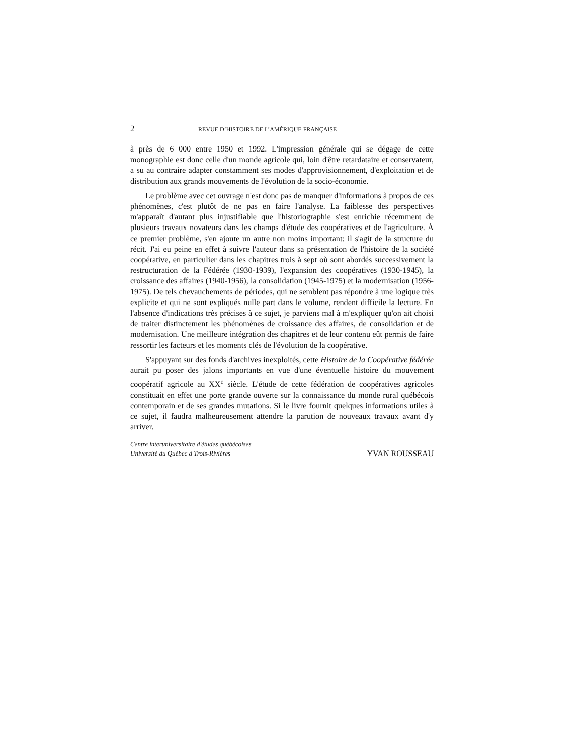2 REVUE D’HISTOIRE DE L’AMÉRIQUE FRANÇAISE
à près de 6 000 entre 1950 et 1992. L'impression générale qui se dégage de cette monographie est donc celle d'un monde agricole qui, loin d'être retardataire et conservateur, a su au contraire adapter constamment ses modes d'approvisionnement, d'exploitation et de distribution aux grands mouvements de l'évolution de la socio-économie.
Le problème avec cet ouvrage n'est donc pas de manquer d'informations à propos de ces phénomènes, c'est plutôt de ne pas en faire l'analyse. La faiblesse des perspectives m'apparaît d'autant plus injustifiable que l'historiographie s'est enrichie récemment de plusieurs travaux novateurs dans les champs d'étude des coopératives et de l'agriculture. À ce premier problème, s'en ajoute un autre non moins important: il s'agit de la structure du récit. J'ai eu peine en effet à suivre l'auteur dans sa présentation de l'histoire de la société coopérative, en particulier dans les chapitres trois à sept où sont abordés successivement la restructuration de la Fédérée (1930-1939), l'expansion des coopératives (1930-1945), la croissance des affaires (1940-1956), la consolidation (1945-1975) et la modernisation (1956-1975). De tels chevauchements de périodes, qui ne semblent pas répondre à une logique très explicite et qui ne sont expliqués nulle part dans le volume, rendent difficile la lecture. En l'absence d'indications très précises à ce sujet, je parviens mal à m'expliquer qu'on ait choisi de traiter distinctement les phénomènes de croissance des affaires, de consolidation et de modernisation. Une meilleure intégration des chapitres et de leur contenu eût permis de faire ressortir les facteurs et les moments clés de l'évolution de la coopérative.
S'appuyant sur des fonds d'archives inexploités, cette Histoire de la Coopérative fédérée aurait pu poser des jalons importants en vue d'une éventuelle histoire du mouvement coopératif agricole au XX<sup>e</sup> siècle. L'étude de cette fédération de coopératives agricoles constituait en effet une porte grande ouverte sur la connaissance du monde rural québécois contemporain et de ses grandes mutations. Si le livre fournit quelques informations utiles à ce sujet, il faudra malheureusement attendre la parution de nouveaux travaux avant d'y arriver.
Centre interuniversitaire d'études québécoises
Université du Québec à Trois-Rivières
YVAN ROUSSEAU